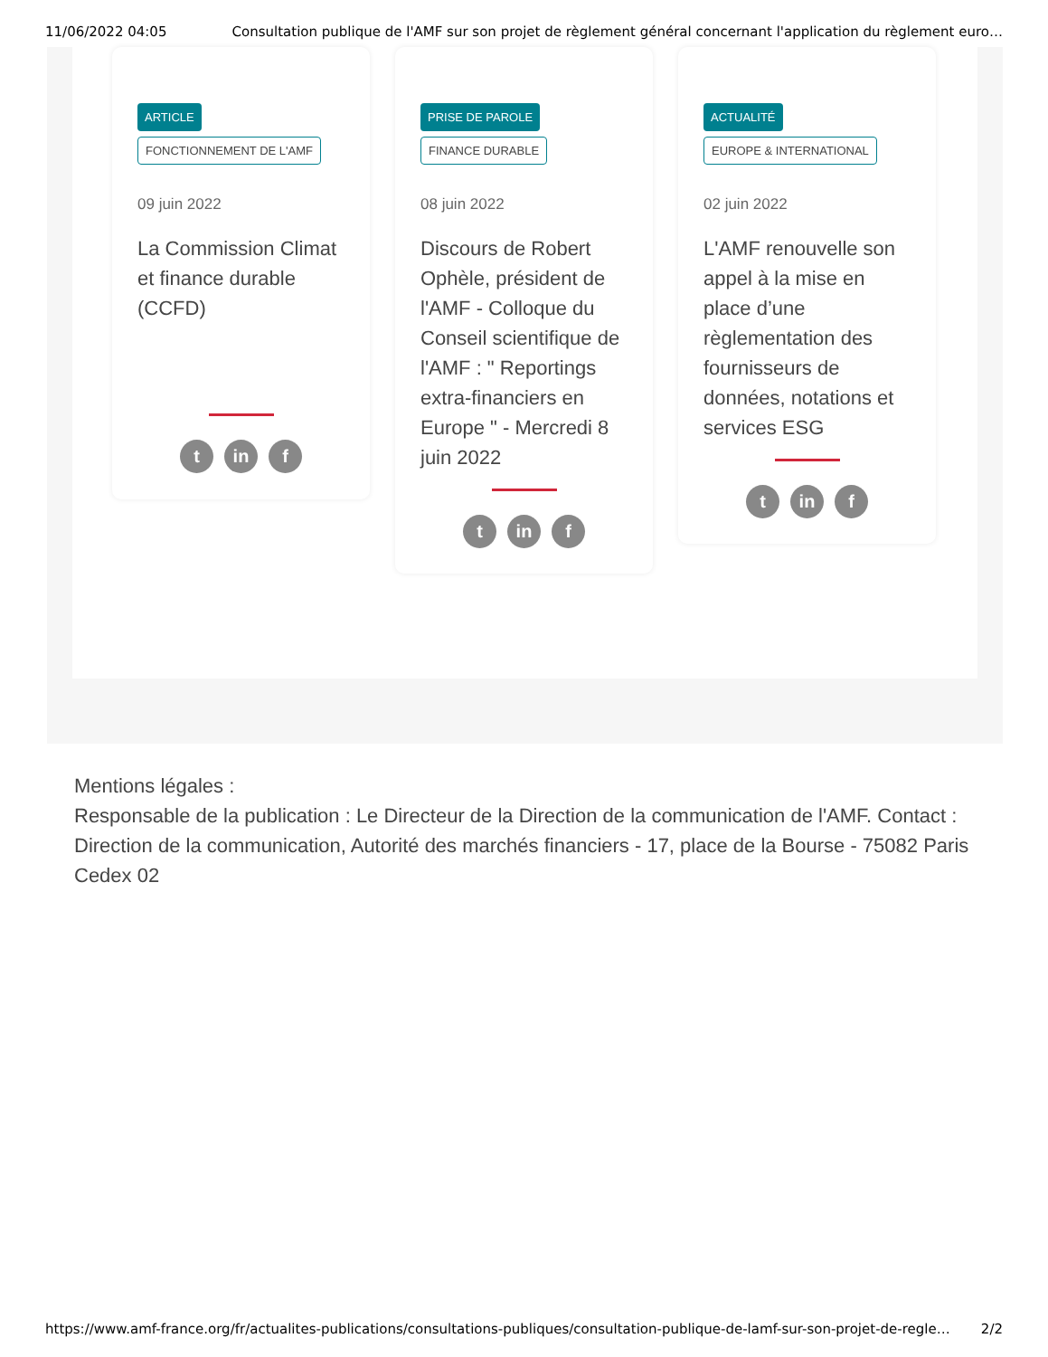11/06/2022 04:05 Consultation publique de l'AMF sur son projet de règlement général concernant l'application du règlement euro…
ARTICLE
FONCTIONNEMENT DE L'AMF
09 juin 2022
La Commission Climat et finance durable (CCFD)
tin f
PRISE DE PAROLE
FINANCE DURABLE
08 juin 2022
Discours de Robert Ophèle, président de l'AMF - Colloque du Conseil scientifique de l'AMF : " Reportings extra-financiers en Europe " - Mercredi 8 juin 2022
tin f
ACTUALITÉ
EUROPE & INTERNATIONAL
02 juin 2022
L'AMF renouvelle son appel à la mise en place d’une règlementation des fournisseurs de données, notations et services ESG
tin f
Mentions légales :
Responsable de la publication : Le Directeur de la Direction de la communication de l'AMF. Contact : Direction de la communication, Autorité des marchés financiers - 17, place de la Bourse - 75082 Paris Cedex 02
https://www.amf-france.org/fr/actualites-publications/consultations-publiques/consultation-publique-de-lamf-sur-son-projet-de-regle… 2/2